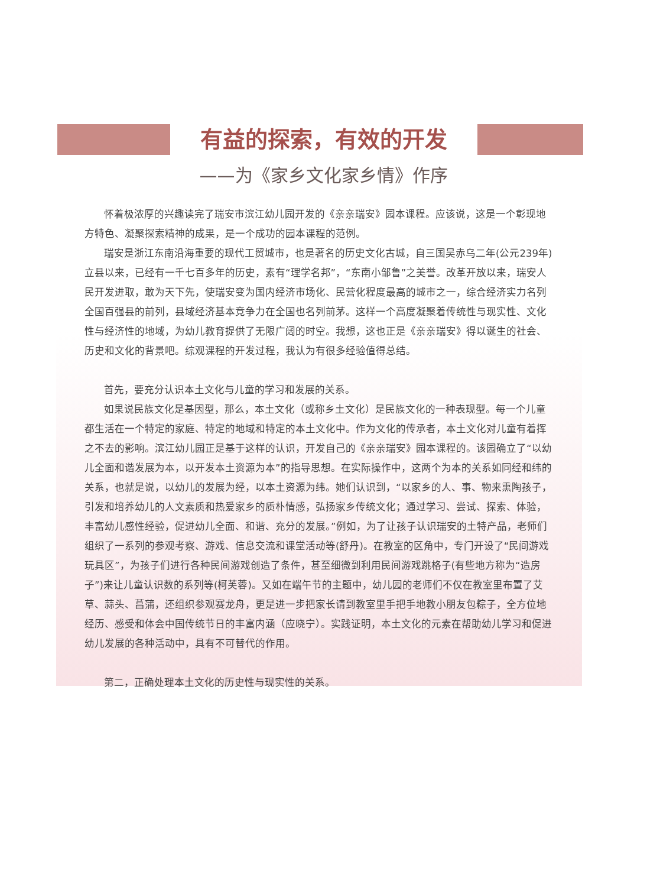有益的探索，有效的开发
——为《家乡文化家乡情》作序
怀着极浓厚的兴趣读完了瑞安市滨江幼儿园开发的《亲亲瑞安》园本课程。应该说，这是一个彰现地方特色、凝聚探索精神的成果，是一个成功的园本课程的范例。
瑞安是浙江东南沿海重要的现代工贸城市，也是著名的历史文化古城，自三国吴赤乌二年(公元239年)立县以来，已经有一千七百多年的历史，素有“理学名邦”，“东南小邹鲁”之美誉。改革开放以来，瑞安人民开发进取，敢为天下先，使瑞安变为国内经济市场化、民营化程度最高的城市之一，综合经济实力名列全国百强县的前列，县域经济基本竞争力在全国也名列前茅。这样一个高度凝聚着传统性与现实性、文化性与经济性的地域，为幼儿教育提供了无限广阔的时空。我想，这也正是《亲亲瑞安》得以诞生的社会、历史和文化的背景吧。综观课程的开发过程，我认为有很多经验值得总结。
首先，要充分认识本土文化与儿童的学习和发展的关系。
如果说民族文化是基因型，那么，本土文化（或称乡土文化）是民族文化的一种表现型。每一个儿童都生活在一个特定的家庭、特定的地域和特定的本土文化中。作为文化的传承者，本土文化对儿童有着挥之不去的影响。滨江幼儿园正是基于这样的认识，开发自己的《亲亲瑞安》园本课程的。该园确立了“以幼儿全面和谐发展为本，以开发本土资源为本”的指导思想。在实际操作中，这两个为本的关系如同经和纬的关系，也就是说，以幼儿的发展为经，以本土资源为纬。她们认识到，“以家乡的人、事、物来熏陶孩子，引发和培养幼儿的人文素质和热爱家乡的质朴情感，弘扬家乡传统文化；通过学习、尝试、探索、体验，丰富幼儿感性经验，促进幼儿全面、和谐、充分的发展。”例如，为了让孩子认识瑞安的土特产品，老师们组织了一系列的参观考察、游戏、信息交流和课堂活动等(舒丹)。在教室的区角中，专门开设了“民间游戏玩具区”，为孩子们进行各种民间游戏创造了条件，甚至细微到利用民间游戏跳格子(有些地方称为“造房子”)来让儿童认识数的系列等(柯芙蓉)。又如在端午节的主题中，幼儿园的老师们不仅在教室里布置了艾草、蒜头、菖蒲，还组织参观赛龙舟，更是进一步把家长请到教室里手把手地教小朋友包粽子，全方位地经历、感受和体会中国传统节日的丰富内涵（应晓宁）。实践证明，本土文化的元素在帮助幼儿学习和促进幼儿发展的各种活动中，具有不可替代的作用。
第二，正确处理本土文化的历史性与现实性的关系。